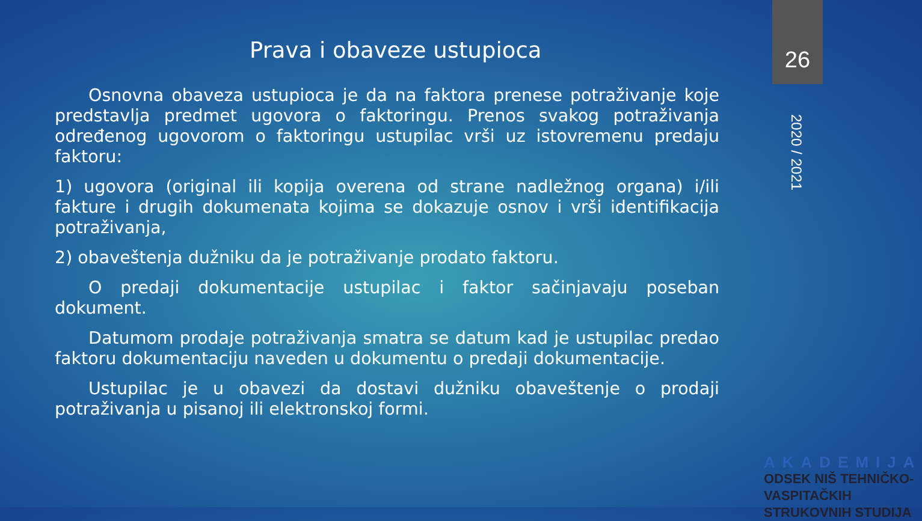Prava i obaveze ustupioca
26
2020 / 2021
Osnovna obaveza ustupioca je da na faktora prenese potraživanje koje predstavlja predmet ugovora o faktoringu. Prenos svakog potraživanja određenog ugovorom o faktoringu ustupilac vrši uz istovremenu predaju faktoru:
1) ugovora (original ili kopija overena od strane nadležnog organa) i/ili fakture i drugih dokumenata kojima se dokazuje osnov i vrši identifikacija potraživanja,
2) obaveštenja dužniku da je potraživanje prodato faktoru.
O predaji dokumentacije ustupilac i faktor sačinjavaju poseban dokument.
Datumom prodaje potraživanja smatra se datum kad je ustupilac predao faktoru dokumentaciju naveden u dokumentu o predaji dokumentacije.
Ustupilac je u obavezi da dostavi dužniku obaveštenje o prodaji potraživanja u pisanoj ili elektronskoj formi.
AKADEMIJA
ODSEK NIŠ TEHNIČKO-VASPITAČKIH
STRUKOVNIH STUDIJA